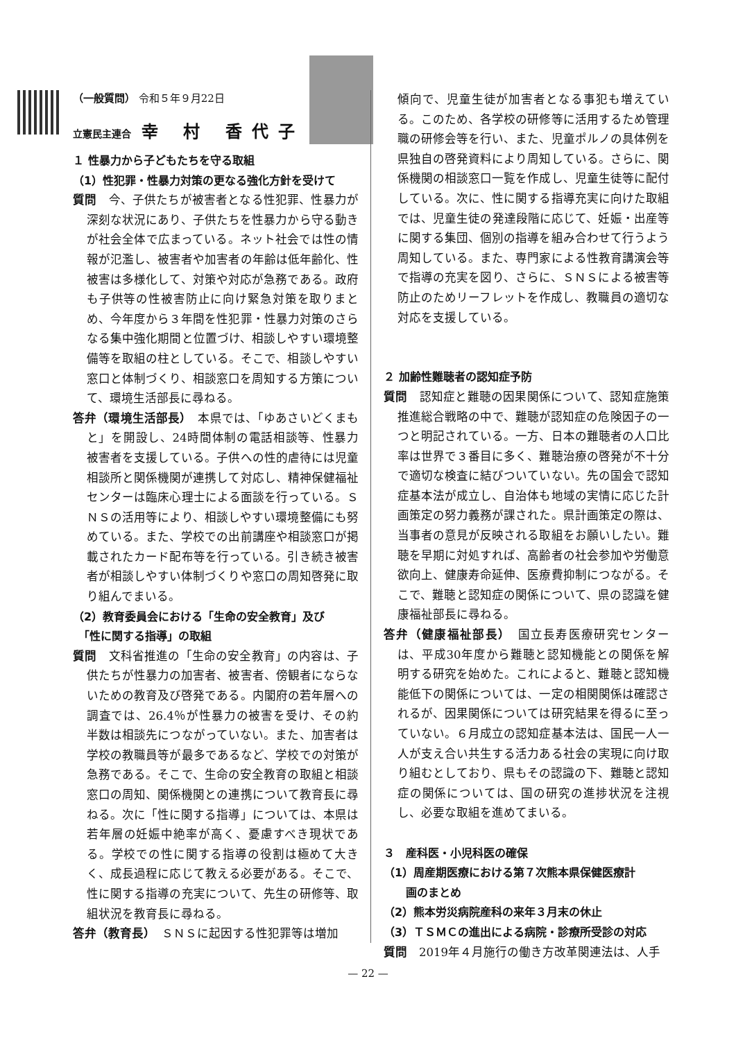（一般質問） 令和５年９月22日
立憲民主連合 幸 村 香代子
１ 性暴力から子どもたちを守る取組
（1）性犯罪・性暴力対策の更なる強化方針を受けて
質問　今、子供たちが被害者となる性犯罪、性暴力が深刻な状況にあり、子供たちを性暴力から守る動きが社会全体で広まっている。ネット社会では性の情報が氾濫し、被害者や加害者の年齢は低年齢化、性被害は多様化して、対策や対応が急務である。政府も子供等の性被害防止に向け緊急対策を取りまとめ、今年度から３年間を性犯罪・性暴力対策のさらなる集中強化期間と位置づけ、相談しやすい環境整備等を取組の柱としている。そこで、相談しやすい窓口と体制づくり、相談窓口を周知する方策について、環境生活部長に尋ねる。
答弁（環境生活部長）　本県では、「ゆあさいどくまもと」を開設し、24時間体制の電話相談等、性暴力被害者を支援している。子供への性的虐待には児童相談所と関係機関が連携して対応し、精神保健福祉センターは臨床心理士による面談を行っている。ＳＮＳの活用等により、相談しやすい環境整備にも努めている。また、学校での出前講座や相談窓口が掲載されたカード配布等を行っている。引き続き被害者が相談しやすい体制づくりや窓口の周知啓発に取り組んでまいる。
（2）教育委員会における「生命の安全教育」及び
　「性に関する指導」の取組
質問　文科省推進の「生命の安全教育」の内容は、子供たちが性暴力の加害者、被害者、傍観者にならないための教育及び啓発である。内閣府の若年層への調査では、26.4％が性暴力の被害を受け、その約半数は相談先につながっていない。また、加害者は学校の教職員等が最多であるなど、学校での対策が急務である。そこで、生命の安全教育の取組と相談窓口の周知、関係機関との連携について教育長に尋ねる。次に「性に関する指導」については、本県は若年層の妊娠中絶率が高く、憂慮すべき現状である。学校での性に関する指導の役割は極めて大きく、成長過程に応じて教える必要がある。そこで、性に関する指導の充実について、先生の研修等、取組状況を教育長に尋ねる。
答弁（教育長）　ＳＮＳに起因する性犯罪等は増加
傾向で、児童生徒が加害者となる事犯も増えている。このため、各学校の研修等に活用するため管理職の研修会等を行い、また、児童ポルノの具体例を県独自の啓発資料により周知している。さらに、関係機関の相談窓口一覧を作成し、児童生徒等に配付している。次に、性に関する指導充実に向けた取組では、児童生徒の発達段階に応じて、妊娠・出産等に関する集団、個別の指導を組み合わせて行うよう周知している。また、専門家による性教育講演会等で指導の充実を図り、さらに、ＳＮＳによる被害等防止のためリーフレットを作成し、教職員の適切な対応を支援している。
２ 加齢性難聴者の認知症予防
質問　認知症と難聴の因果関係について、認知症施策推進総合戦略の中で、難聴が認知症の危険因子の一つと明記されている。一方、日本の難聴者の人口比率は世界で３番目に多く、難聴治療の啓発が不十分で適切な検査に結びついていない。先の国会で認知症基本法が成立し、自治体も地域の実情に応じた計画策定の努力義務が課された。県計画策定の際は、当事者の意見が反映される取組をお願いしたい。難聴を早期に対処すれば、高齢者の社会参加や労働意欲向上、健康寿命延伸、医療費抑制につながる。そこで、難聴と認知症の関係について、県の認識を健康福祉部長に尋ねる。
答弁（健康福祉部長）　国立長寿医療研究センターは、平成30年度から難聴と認知機能との関係を解明する研究を始めた。これによると、難聴と認知機能低下の関係については、一定の相関関係は確認されるが、因果関係については研究結果を得るに至っていない。６月成立の認知症基本法は、国民一人一人が支え合い共生する活力ある社会の実現に向け取り組むとしており、県もその認識の下、難聴と認知症の関係については、国の研究の進捗状況を注視し、必要な取組を進めてまいる。
３　産科医・小児科医の確保
（1）周産期医療における第７次熊本県保健医療計
　　画のまとめ
（2）熊本労災病院産科の来年３月末の休止
（3）ＴＳＭＣの進出による病院・診療所受診の対応
質問　2019年４月施行の働き方改革関連法は、人手
— 22 —